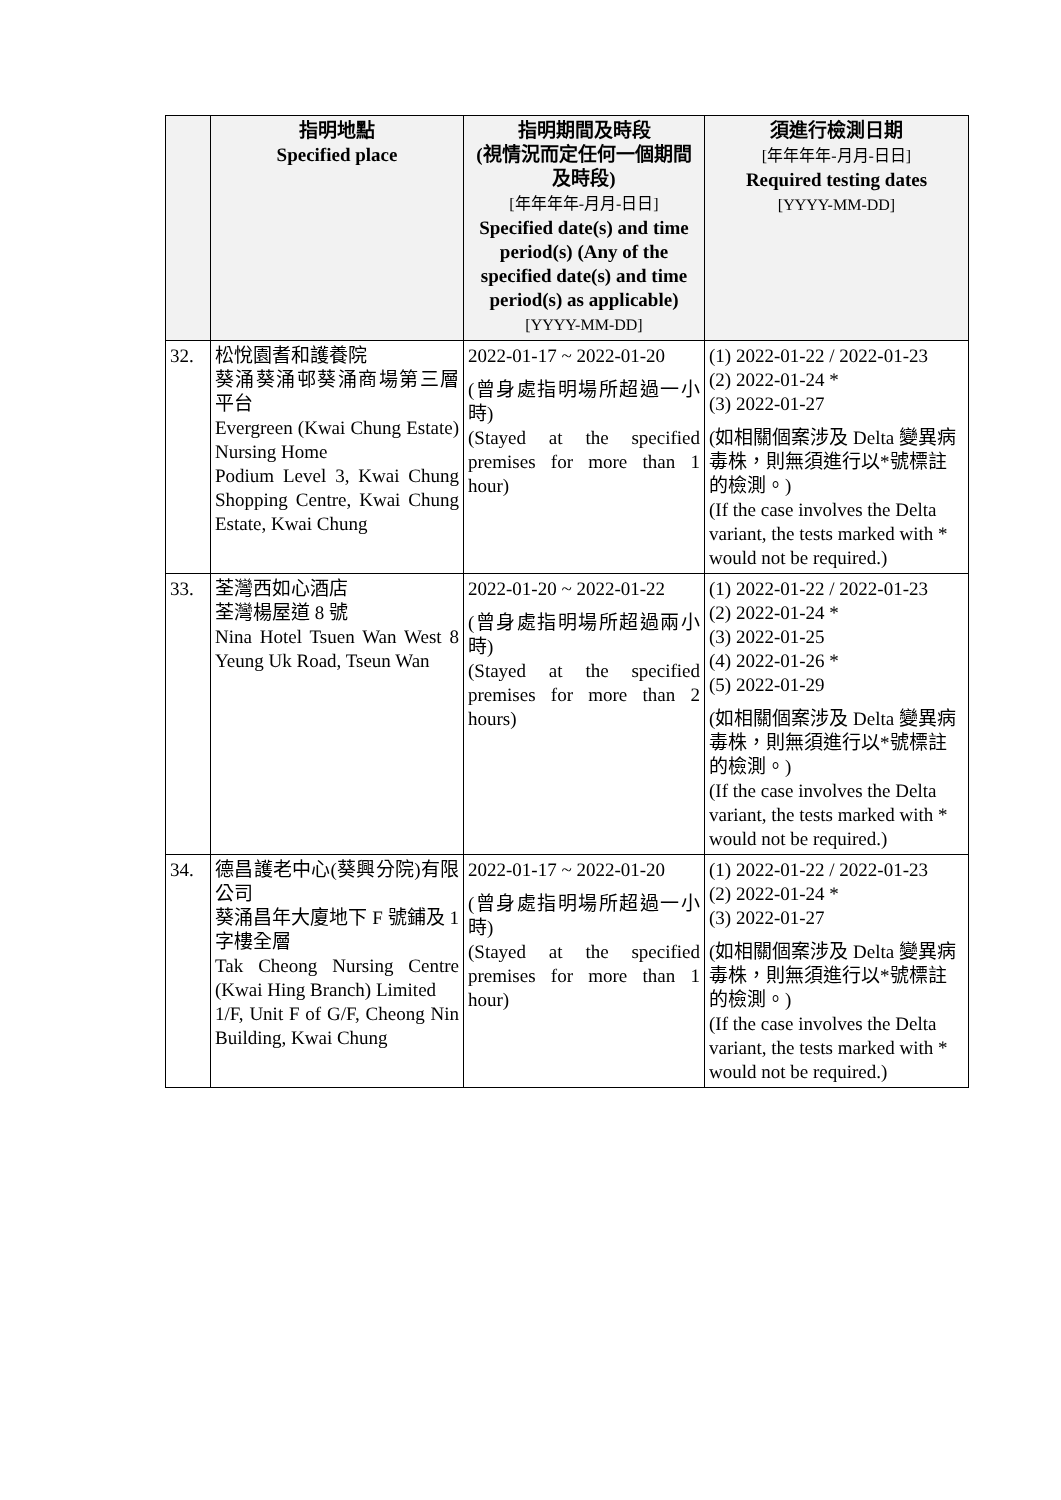| | 指明地點 Specified place | 指明期間及時段 (視情況而定任何一個期間及時段) [年年年年-月月-日日] Specified date(s) and time period(s) (Any of the specified date(s) and time period(s) as applicable) [YYYY-MM-DD] | 須進行檢測日期 [年年年年-月月-日日] Required testing dates [YYYY-MM-DD] |
| --- | --- | --- | --- |
| 32. | 松悅園耆和護養院 葵涌葵涌邨葵涌商場第三層平台 Evergreen (Kwai Chung Estate) Nursing Home Podium Level 3, Kwai Chung Shopping Centre, Kwai Chung Estate, Kwai Chung | 2022-01-17 ~ 2022-01-20 (曾身處指明場所超過一小時) (Stayed at the specified premises for more than 1 hour) | (1) 2022-01-22 / 2022-01-23 (2) 2022-01-24 * (3) 2022-01-27 (如相關個案涉及 Delta 變異病毒株，則無須進行以*號標註的檢測。) (If the case involves the Delta variant, the tests marked with * would not be required.) |
| 33. | 荃灣西如心酒店 荃灣楊屋道 8 號 Nina Hotel Tsuen Wan West 8 Yeung Uk Road, Tseun Wan | 2022-01-20 ~ 2022-01-22 (曾身處指明場所超過兩小時) (Stayed at the specified premises for more than 2 hours) | (1) 2022-01-22 / 2022-01-23 (2) 2022-01-24 * (3) 2022-01-25 (4) 2022-01-26 * (5) 2022-01-29 (如相關個案涉及 Delta 變異病毒株，則無須進行以*號標註的檢測。) (If the case involves the Delta variant, the tests marked with * would not be required.) |
| 34. | 德昌護老中心(葵興分院)有限公司 葵涌昌年大廈地下 F 號鋪及 1 字樓全層 Tak Cheong Nursing Centre (Kwai Hing Branch) Limited 1/F, Unit F of G/F, Cheong Nin Building, Kwai Chung | 2022-01-17 ~ 2022-01-20 (曾身處指明場所超過一小時) (Stayed at the specified premises for more than 1 hour) | (1) 2022-01-22 / 2022-01-23 (2) 2022-01-24 * (3) 2022-01-27 (如相關個案涉及 Delta 變異病毒株，則無須進行以*號標註的檢測。) (If the case involves the Delta variant, the tests marked with * would not be required.) |